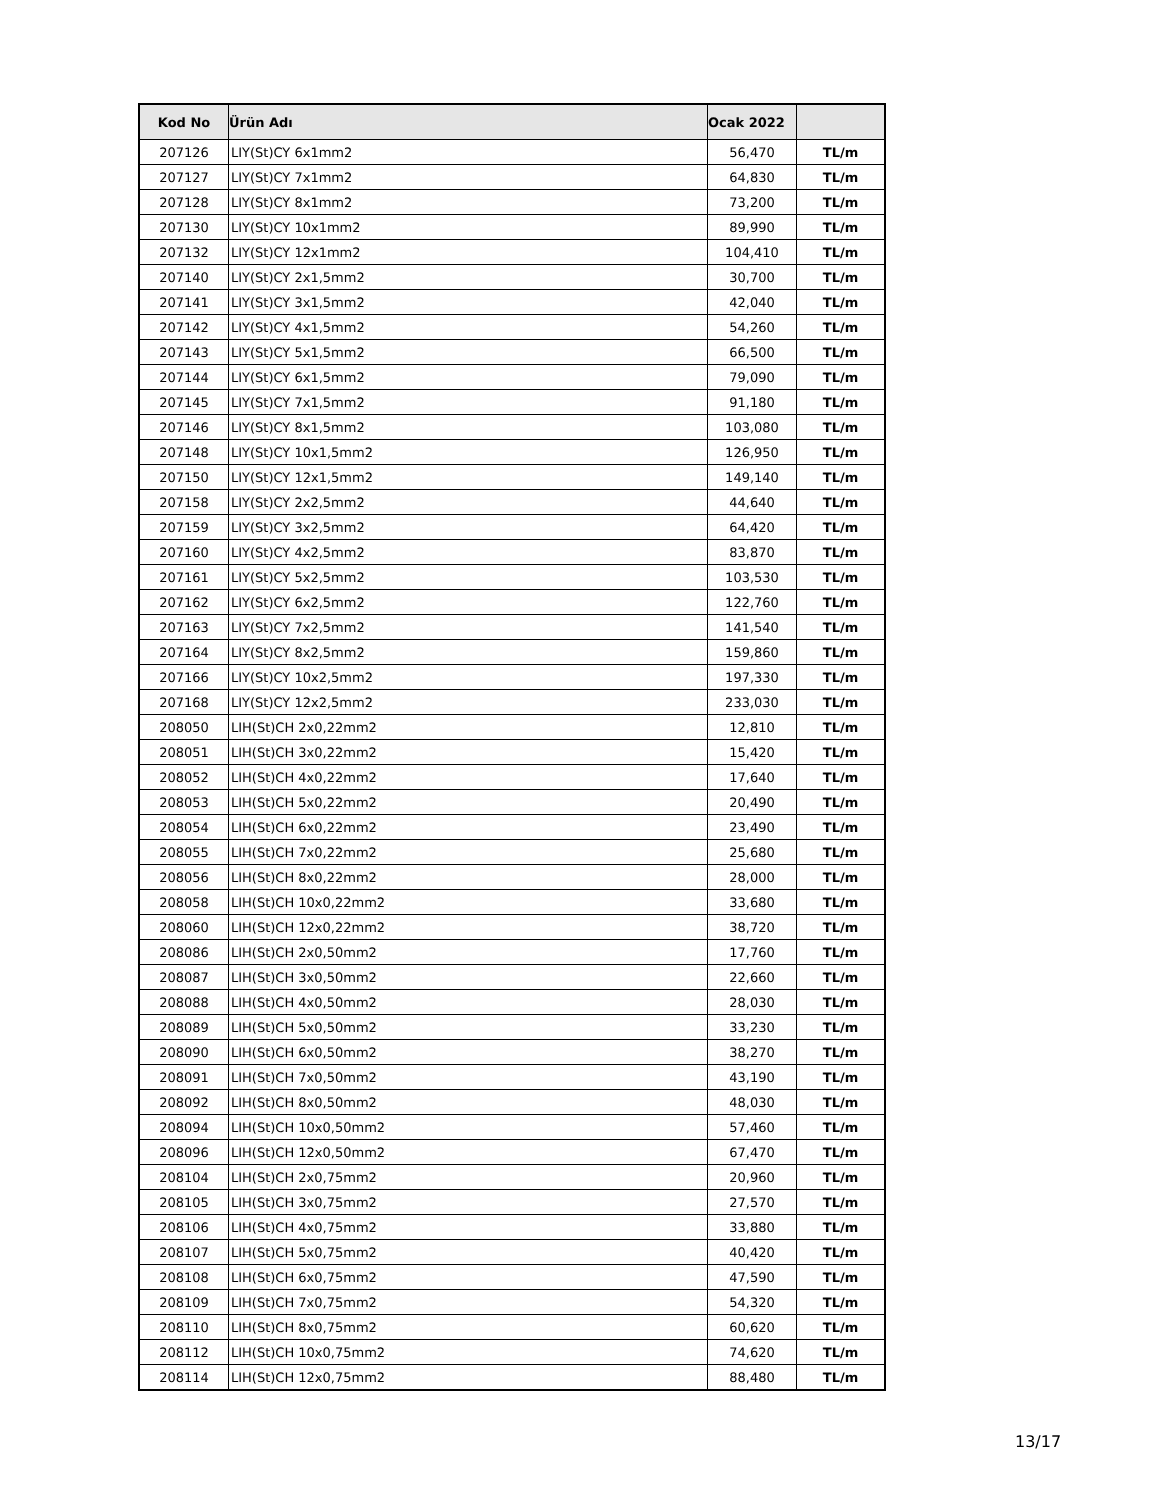| Kod No | Ürün Adı | Ocak 2022 | |
| --- | --- | --- | --- |
| 207126 | LIY(St)CY 6x1mm2 | 56,470 | TL/m |
| 207127 | LIY(St)CY 7x1mm2 | 64,830 | TL/m |
| 207128 | LIY(St)CY 8x1mm2 | 73,200 | TL/m |
| 207130 | LIY(St)CY 10x1mm2 | 89,990 | TL/m |
| 207132 | LIY(St)CY 12x1mm2 | 104,410 | TL/m |
| 207140 | LIY(St)CY 2x1,5mm2 | 30,700 | TL/m |
| 207141 | LIY(St)CY 3x1,5mm2 | 42,040 | TL/m |
| 207142 | LIY(St)CY 4x1,5mm2 | 54,260 | TL/m |
| 207143 | LIY(St)CY 5x1,5mm2 | 66,500 | TL/m |
| 207144 | LIY(St)CY 6x1,5mm2 | 79,090 | TL/m |
| 207145 | LIY(St)CY 7x1,5mm2 | 91,180 | TL/m |
| 207146 | LIY(St)CY 8x1,5mm2 | 103,080 | TL/m |
| 207148 | LIY(St)CY 10x1,5mm2 | 126,950 | TL/m |
| 207150 | LIY(St)CY 12x1,5mm2 | 149,140 | TL/m |
| 207158 | LIY(St)CY 2x2,5mm2 | 44,640 | TL/m |
| 207159 | LIY(St)CY 3x2,5mm2 | 64,420 | TL/m |
| 207160 | LIY(St)CY 4x2,5mm2 | 83,870 | TL/m |
| 207161 | LIY(St)CY 5x2,5mm2 | 103,530 | TL/m |
| 207162 | LIY(St)CY 6x2,5mm2 | 122,760 | TL/m |
| 207163 | LIY(St)CY 7x2,5mm2 | 141,540 | TL/m |
| 207164 | LIY(St)CY 8x2,5mm2 | 159,860 | TL/m |
| 207166 | LIY(St)CY 10x2,5mm2 | 197,330 | TL/m |
| 207168 | LIY(St)CY 12x2,5mm2 | 233,030 | TL/m |
| 208050 | LIH(St)CH 2x0,22mm2 | 12,810 | TL/m |
| 208051 | LIH(St)CH 3x0,22mm2 | 15,420 | TL/m |
| 208052 | LIH(St)CH 4x0,22mm2 | 17,640 | TL/m |
| 208053 | LIH(St)CH 5x0,22mm2 | 20,490 | TL/m |
| 208054 | LIH(St)CH 6x0,22mm2 | 23,490 | TL/m |
| 208055 | LIH(St)CH 7x0,22mm2 | 25,680 | TL/m |
| 208056 | LIH(St)CH 8x0,22mm2 | 28,000 | TL/m |
| 208058 | LIH(St)CH 10x0,22mm2 | 33,680 | TL/m |
| 208060 | LIH(St)CH 12x0,22mm2 | 38,720 | TL/m |
| 208086 | LIH(St)CH 2x0,50mm2 | 17,760 | TL/m |
| 208087 | LIH(St)CH 3x0,50mm2 | 22,660 | TL/m |
| 208088 | LIH(St)CH 4x0,50mm2 | 28,030 | TL/m |
| 208089 | LIH(St)CH 5x0,50mm2 | 33,230 | TL/m |
| 208090 | LIH(St)CH 6x0,50mm2 | 38,270 | TL/m |
| 208091 | LIH(St)CH 7x0,50mm2 | 43,190 | TL/m |
| 208092 | LIH(St)CH 8x0,50mm2 | 48,030 | TL/m |
| 208094 | LIH(St)CH 10x0,50mm2 | 57,460 | TL/m |
| 208096 | LIH(St)CH 12x0,50mm2 | 67,470 | TL/m |
| 208104 | LIH(St)CH 2x0,75mm2 | 20,960 | TL/m |
| 208105 | LIH(St)CH 3x0,75mm2 | 27,570 | TL/m |
| 208106 | LIH(St)CH 4x0,75mm2 | 33,880 | TL/m |
| 208107 | LIH(St)CH 5x0,75mm2 | 40,420 | TL/m |
| 208108 | LIH(St)CH 6x0,75mm2 | 47,590 | TL/m |
| 208109 | LIH(St)CH 7x0,75mm2 | 54,320 | TL/m |
| 208110 | LIH(St)CH 8x0,75mm2 | 60,620 | TL/m |
| 208112 | LIH(St)CH 10x0,75mm2 | 74,620 | TL/m |
| 208114 | LIH(St)CH 12x0,75mm2 | 88,480 | TL/m |
13/17